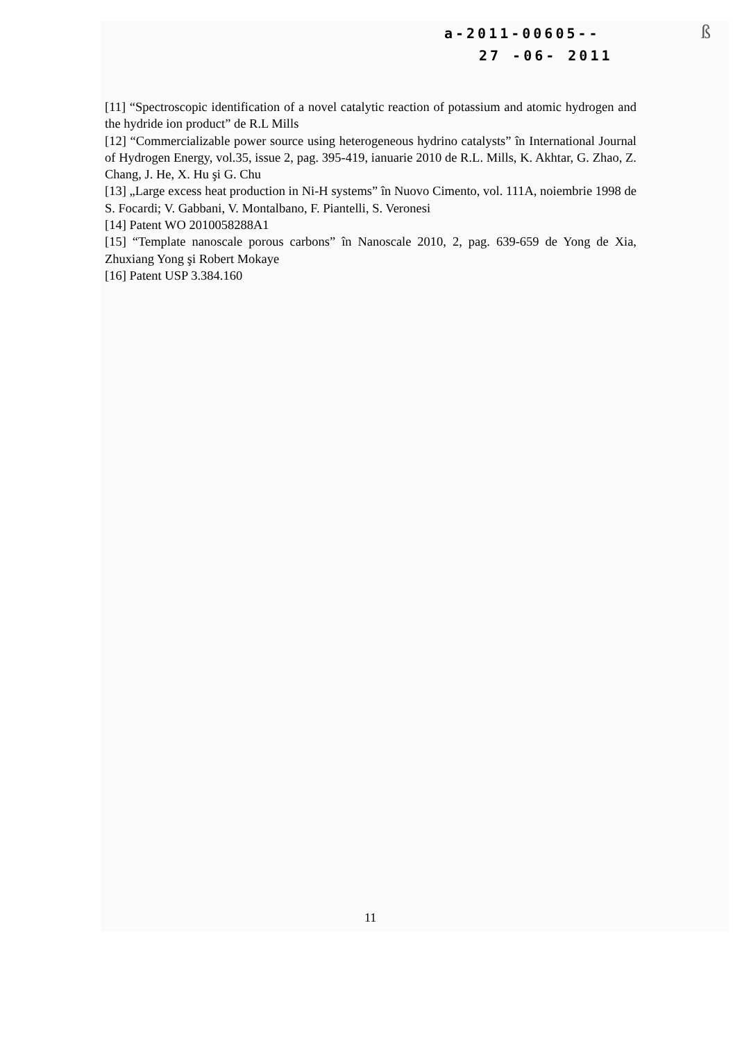a-2011-00605--
27 -06- 2011
ß
[11] “Spectroscopic identification of a novel catalytic reaction of potassium and atomic hydrogen and the hydride ion product” de R.L Mills
[12] “Commercializable power source using heterogeneous hydrino catalysts” în International Journal of Hydrogen Energy, vol.35, issue 2, pag. 395-419, ianuarie 2010 de R.L. Mills, K. Akhtar, G. Zhao, Z. Chang, J. He, X. Hu şi G. Chu
[13] „Large excess heat production in Ni-H systems” în Nuovo Cimento, vol. 111A, noiembrie 1998 de S. Focardi; V. Gabbani, V. Montalbano, F. Piantelli, S. Veronesi
[14] Patent WO 2010058288A1
[15] “Template nanoscale porous carbons” în Nanoscale 2010, 2, pag. 639-659 de Yong de Xia, Zhuxiang Yong şi Robert Mokaye
[16] Patent USP 3.384.160
11